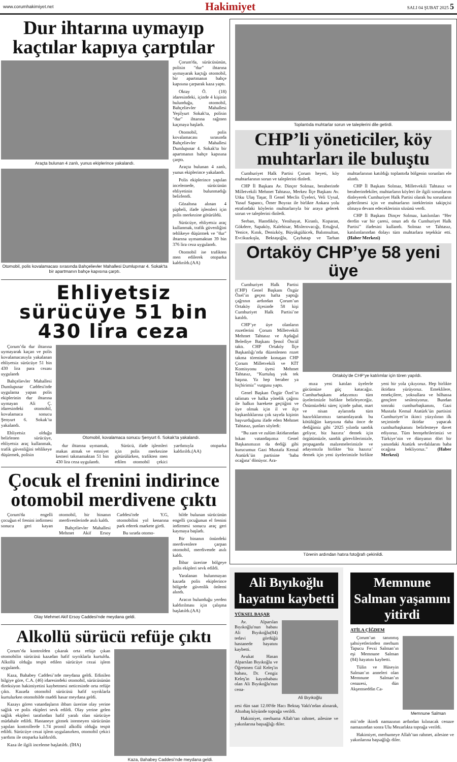www.corumhakimiyet.net Hakimiyet SALI 04 ŞUBAT 2025 5
Dur ihtarına uymayıp kaçtılar kapıya çarptılar
Araçta bulunan 4 zanlı, yunus ekiplerince yakalandı.
Otomobil, polis kovalamacası sırasında Bahçelievler Mahallesi Dumlupınar 4. Sokak'ta bir apartmanın bahçe kapısına çarptı.
Çorum'da, sürücüsünün, polisin "dur" ihtarına uymayarak kaçtığı otomobil, bir apartmanın bahçe kapısına çarparak kaza yaptı.
Oktay Ö. (18) idaresindeki, içinde 4 kişinin bulunduğu, otomobil, Bahçelievler Mahallesi Yeşilyurt Sokak'ta, polisin "dur" ihtarına rağmen kaçmaya başladı.
Otomobil, polis kovalamacası sırasında Bahçelievler Mahallesi Dumlupınar 4. Sokak'ta bir apartmanın bahçe kapısına çarptı.
Araçta bulunan 4 zanlı, yunus ekiplerince yakalandı.
Polis ekiplerince yapılan incelemede, sürücünün ehliyetinin bulunmadığı belirlendi.
Gözaltına alınan 4 şüpheli, ifade işlemleri için polis merkezine götürüldü.
Sürücüye, ehliyetsiz araç kullanmak, trafik güvenliğini tehlikeye düşürmek ve "dur" ihtarına uymamaktan 39 bin 376 lira ceza uygulandı.
Otomobil ise trafikten men edilerek otoparka kaldırıldı.(AA)
Ehliyetsiz sürücüye 51 bin 430 lira ceza
Çorum’da dur ihtarına uymayarak kaçan ve polis kovalamacasıyla yakalanan ehliyetsiz sürücüye 51 bin 430 lira para cezası uygulandı
Bahçelievler Mahallesi Dumlupınar Caddesi'nde uygulama yapan polis ekiplerinin dur ihtarına uymayan Ali Ç. idaresindeki otomobil, kovalamaca sonucu Şenyurt 6. Sokak’ta yakalandı.
Ehliyetsiz olduğu belirlenen sürücüye, ehliyetsiz araç kullanmak, trafik güvenliğini tehlikeye düşürmek, polisin
Otomobil, kovalamaca sonucu Şenyurt 6. Sokak’ta yakalandı.
dur ihtarına uymamak, makas atmak ve emniyet kemeri takmamaktan 51 bin 430 lira ceza uygulandı.
Sürücü, ifade işlemleri için polis merkezine götürülürken, trafikten men edilen otomobil çekici yardımıyla otoparka kaldırıldı.(AA)
Çocuk el frenini indirince otomobil merdivene çıktı
Çorum'da engelli çocuğun el frenini indirmesi sonucu geri kayan otomobil, bir binanın merdivenlerinde asılı kaldı.
Bahçelievler Mahallesi Mehmet Akif Ersoy Caddesi'nde Y.G, otomobilini yol kenarına park ederek markete girdi.
Bu sırada otomo-
Olay Mehmet Akif Ersoy Caddesi'nde meydana geldi.
bilde bulunan sürücünün engelli çocuğunun el frenini indirmesi sonucu araç geri kaymaya başladı.
Bir binanın önündeki merdivenlere çarpan otomobil, merdivende asılı kaldı.
İhbar üzerine bölgeye polis ekipleri sevk edildi.
Yaralanan bulunmayan kazada polis ekiplerince bölgede güvenlik önlemi alındı.
Aracın bulunduğu yerden kaldırılması için çalışma başlatıldı.(AA)
Alkollü sürücü refüje çıktı
Çorum’da kontrolden çıkarak orta refüje çıkan otomobilin sürücüsü kazadan hafif sıyrıklarla kurtuldu. Alkollü olduğu tespit edilen sürücüye cezai işlem uygulandı.
Kaza, Bahabey Caddesi’nde meydana geldi. Edinilen bilgiye göre, C.A. (46) idaresindeki otomobil, sürücüsünün direksiyon hakimiyetini kaybetmesi neticesinde orta refüje çıktı. Kazada otomobil sürücüsü hafif sıyrıklarla kurtulurken otomobilde maddi hasar meydana geldi.
Kazayı gören vatandaşların ihbarı üzerine olay yerine sağlık ve polis ekipleri sevk edildi. Olay yerine gelen sağlık ekipleri tarafından hafif yaralı olan sürücüye müdahale edildi. Hastaneye gitmek istemeyen sürücünün yapılan kontrollerde 1.74 promil alkollü olduğu tespit edildi. Sürücüye cezai işlem uygulanırken, otomobil çekici yardımı ile otoparka kaldırıldı.
Kaza ile ilgili inceleme başlatıldı. (İHA)
Kaza, Bahabey Caddesi’nde meydana geldi.
Toplantıda muhtarlar sorun ve taleplerini dile getirdi.
CHP’li yöneticiler, köy muhtarları ile buluştu
Cumhuriyet Halk Partisi Çorum heyeti, köy muhtarlarının sorun ve taleplerini dinledi.
CHP İl Başkanı Av. Dinçer Solmaz, beraberinde Milletvekili Mehmet Tahtasız, Merkez İlçe Başkanı Av. Utku Ulaş Taşar, İl Genel Meclis Üyeleri, Veli Uysal, Yusuf Sapancı, Ömer Boyraz ile birlikte Ankara yolu etrafındaki köylerin muhtarlarıyla bir araya gelerek sorun ve taleplerini dinledi.
Serban, Hamdiköy, Yenihayat, Kiranlı, Koparan, Gökdere, Sapaköy, Kalehisar, Mislerovacığı, Ertuğrul, Yenice, Kınık, Denizköy, Büyükgülücek, Balımsultan, Evcikuzkışla, Bektaşoğlu, Çayhatap ve Tarhan muhtarlarının katıldığı toplantıda bölgenin sorunları ele alındı.
CHP İl Başkanı Solmaz, Milletvekili Tahtasız ve beraberindekiler, muhtarların köyleri ile ilgili sorunlarını dinleyerek Cumhuriyet Halk Partisi olarak bu sorunların giderilmesi için ve muhtarların isteklerinin takipçisi olmaya devam edeceklerinin sözünü verdi.
CHP İl Başkanı Dinçer Solmaz, katılımları “Her derdin var bir çaresi, onun adı da Cumhuriyet Halk Partisi” ifadesini kullandı. Solmaz ve Tahtasız, katılımlarından dolayı tüm muhtarlara teşekkür etti. (Haber Merkezi)
Ortaköy CHP’ye 58 yeni üye
Cumhuriyet Halk Partisi (CHP) Genel Başkanı Özgür Özel’in geçen hafta yaptığı çağrının ardından Çorum’un Ortaköy ilçesinde 58 kişi Cumhuriyet Halk Partisi’ne katıldı.
CHP’ye üye olanların rozetlerini Çorum Milletvekili Mehmet Tahtasız ve Aşdağul Belediye Başkanı Şenol Öncül taktı. CHP Ortaköy İlçe Başkanlığı’nda düzenlenen rozet takma töreninde konuşan CHP Çorum Milletvekili ve KİT Komisyonu üyesi Mehmet Tahtasız, “Kurtuluş yok tek başına. Ya hep beraber ya hiçbirimiz” vurgusu yaptı.
Genel Başkan Özgür Özel’in talimatı ve halka yönelik çağrısı ile halkın harekete geçtiğini ve üye olmak için il ve ilçe başkanlıklarına çok sayıda kişinin başvurduğunu ifade eden Mehmet Tahtasız, şunları söyledi:
“Bu zam ve zulüm iktidarından bıkan vatandaşımız Genel Başkanımızın da dediği gibi kurucumuz Gazi Mustafa Kemal Atatürk’ün partisine ‘baba ocağına’ dönüyor. Ara-
Ortaköy’de CHP’ye katılımlar için tören yapıldı.
mıza yeni katılan üyelerle gücümüze güç katacağız. Cumhurbaşkanı adayımızı tüm üyelerimizle birlikte belirleyeceğiz. Önümüzdeki süreç içinde şubat, mart ve nisan aylarında tüm hazırlıklarımızı tamamlayarak bu kötülüğün karşısına daha önce de dediğimiz gibi ‘2025 yılında sandık geliyor, biz hazırız’ demek için örgütümüzle, sandık görevlilerimizle, propaganda malzemelerimizle ve adayımızla birlikte ‘biz hazırız’ demek için yeni üyelerimizle birlikte yeni bir yola çıkıyoruz. Hep birlikte iktidara yürüyoruz. Emeklilere, emekçilere, yoksullara ve bilhassa gençlere sesleniyoruz. Bundan sonraki cumhurbaşkanını, Gazi Mustafa Kemal Atatürk’ün partisini Cumhuriyet’in ikinci yüzyılının ilk seçiminde iktidar yapacak cumhurbaşkanını belirlemeye davet ediyoruz. Tüm hemşehrilerimizi ve Türkiye’nin ve dünyanın dört bir yanındaki Atatürk sevdalılarını baba ocağına bekliyoruz.” (Haber Merkezi)
Törenin ardından hatıra fotoğrafı çekinildi.
Ali Bıyıkoğlu hayatını kaybetti
YÜKSEL BAŞAR
Av. Alparslan Bıyıkoğlu'nun babası Ali Bıyıkoğlu(84) tedavi gördüğü hastanede hayatını kaybetti.
Avukat Hasan Alparslan Bıyıkoğlu ve Öğretmen Gül Keleş'in babası, Dr. Cengiz Keleş'in kayınbabası olan Ali Bıyıkoğlu'nun cena-
Ali Bıyıkoğlu
zesi dün saat 12.00'de Hacı Bektaş Vakfı'ndan alınarak, Altınbaş köyünde toprağa verildi.
Hakimiyet, merhuma Allah’tan rahmet, ailesine ve yakınlarına başsağlığı diler.
Memnune Salman yaşamını yitirdi
ATİLA ÇİĞDEM
Çorum’un tanınmış şahsiyetlerinden merhum Tapucu Fevzi Salman’ın eşi Memnune Salman (84) hayatını kaybetti.
Tülin ve Hüseyin Salman’ın anneleri olan Memnune Salman’ın cenazesi, dün Akşemseddin Ca-
Memnune Salman
mii’nde ikindi namazının ardından kılınacak cenaze namazından sonra Ulu Mezarlıkta toprağa verildi.
Hakimiyet, merhumeye Allah’tan rahmet, ailesine ve yakınlarına başsağlığı diler.